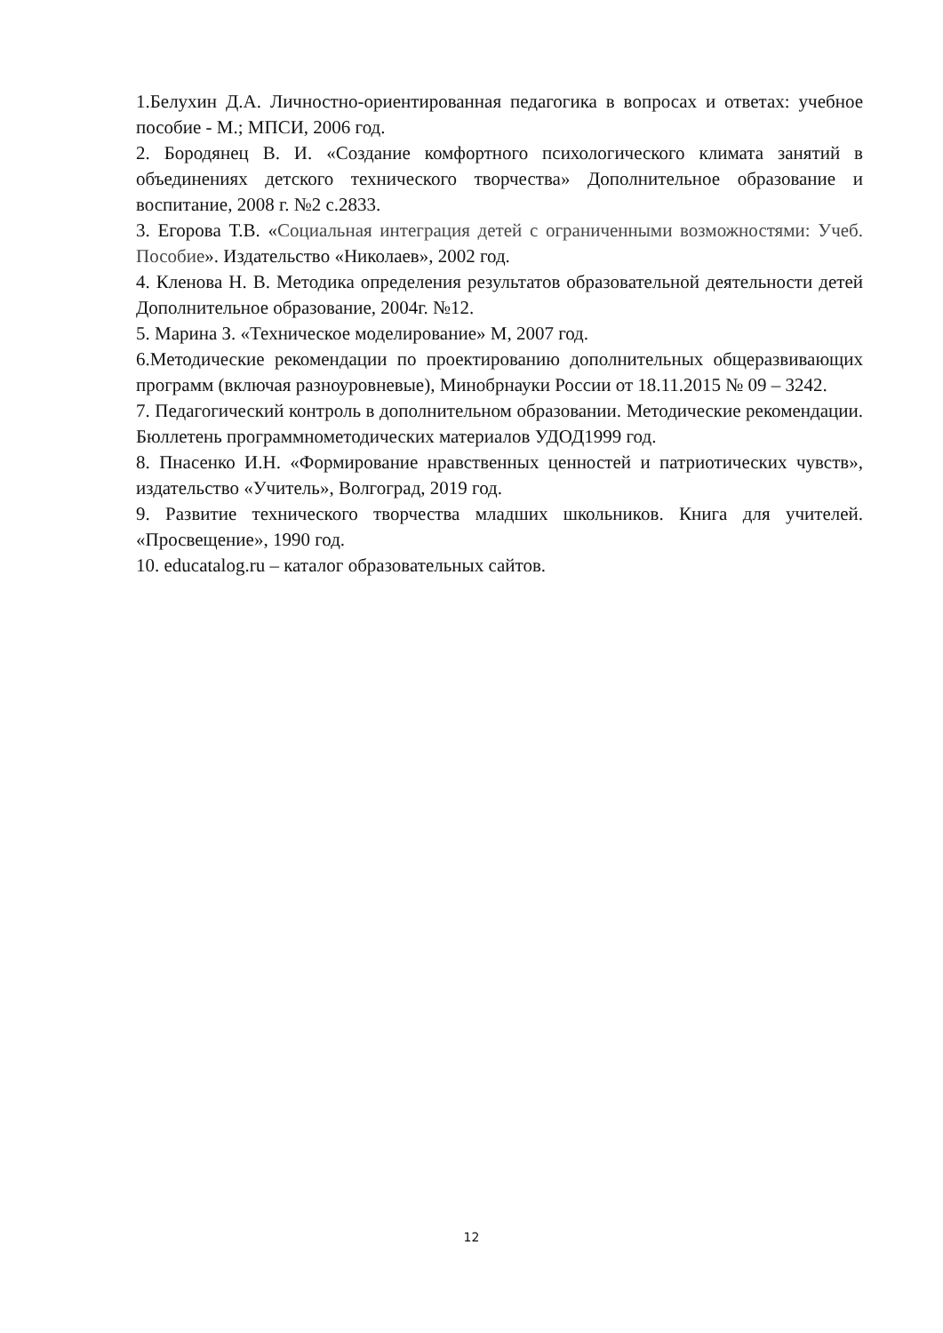1.Белухин Д.А. Личностно-ориентированная педагогика в вопросах и ответах: учебное пособие - М.; МПСИ, 2006 год.
2. Бородянец В. И. «Создание комфортного психологического климата занятий в объединениях детского технического творчества» Дополнительное образование и воспитание, 2008 г. №2 с.2833.
3. Егорова Т.В. «Социальная интеграция детей с ограниченными возможностями: Учеб. Пособие». Издательство «Николаев», 2002 год.
4. Кленова Н. В. Методика определения результатов образовательной деятельности детей Дополнительное образование, 2004г. №12.
5. Марина З. «Техническое моделирование» М, 2007 год.
6.Методические рекомендации по проектированию дополнительных общеразвивающих программ (включая разноуровневые), Минобрнауки России от 18.11.2015 № 09 – 3242.
7. Педагогический контроль в дополнительном образовании. Методические рекомендации. Бюллетень программнометодических материалов УДОД1999 год.
8. Пнасенко И.Н. «Формирование нравственных ценностей и патриотических чувств», издательство «Учитель», Волгоград, 2019 год.
9. Развитие технического творчества младших школьников. Книга для учителей. «Просвещение», 1990 год.
10. educatalog.ru – каталог образовательных сайтов.
12